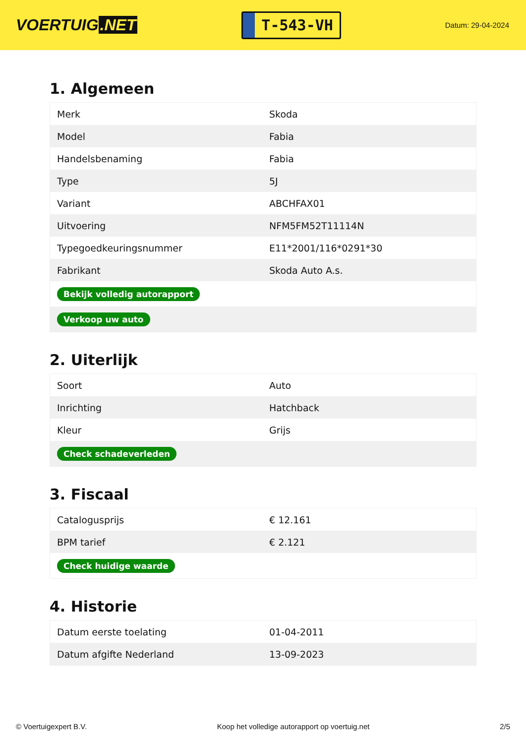VOERTUIG.NET
T-543-VH
Datum: 29-04-2024
1. Algemeen
| Merk | Skoda |
| Model | Fabia |
| Handelsbenaming | Fabia |
| Type | 5J |
| Variant | ABCHFAX01 |
| Uitvoering | NFM5FM52T11114N |
| Typegoedkeuringsnummer | E11*2001/116*0291*30 |
| Fabrikant | Skoda Auto A.s. |
| Bekijk volledig autorapport | |
| Verkoop uw auto | |
2. Uiterlijk
| Soort | Auto |
| Inrichting | Hatchback |
| Kleur | Grijs |
| Check schadeverleden | |
3. Fiscaal
| Catalogusprijs | € 12.161 |
| BPM tarief | € 2.121 |
| Check huidige waarde | |
4. Historie
| Datum eerste toelating | 01-04-2011 |
| Datum afgifte Nederland | 13-09-2023 |
© Voertuigexpert B.V. Koop het volledige autorapport op voertuig.net 2/5